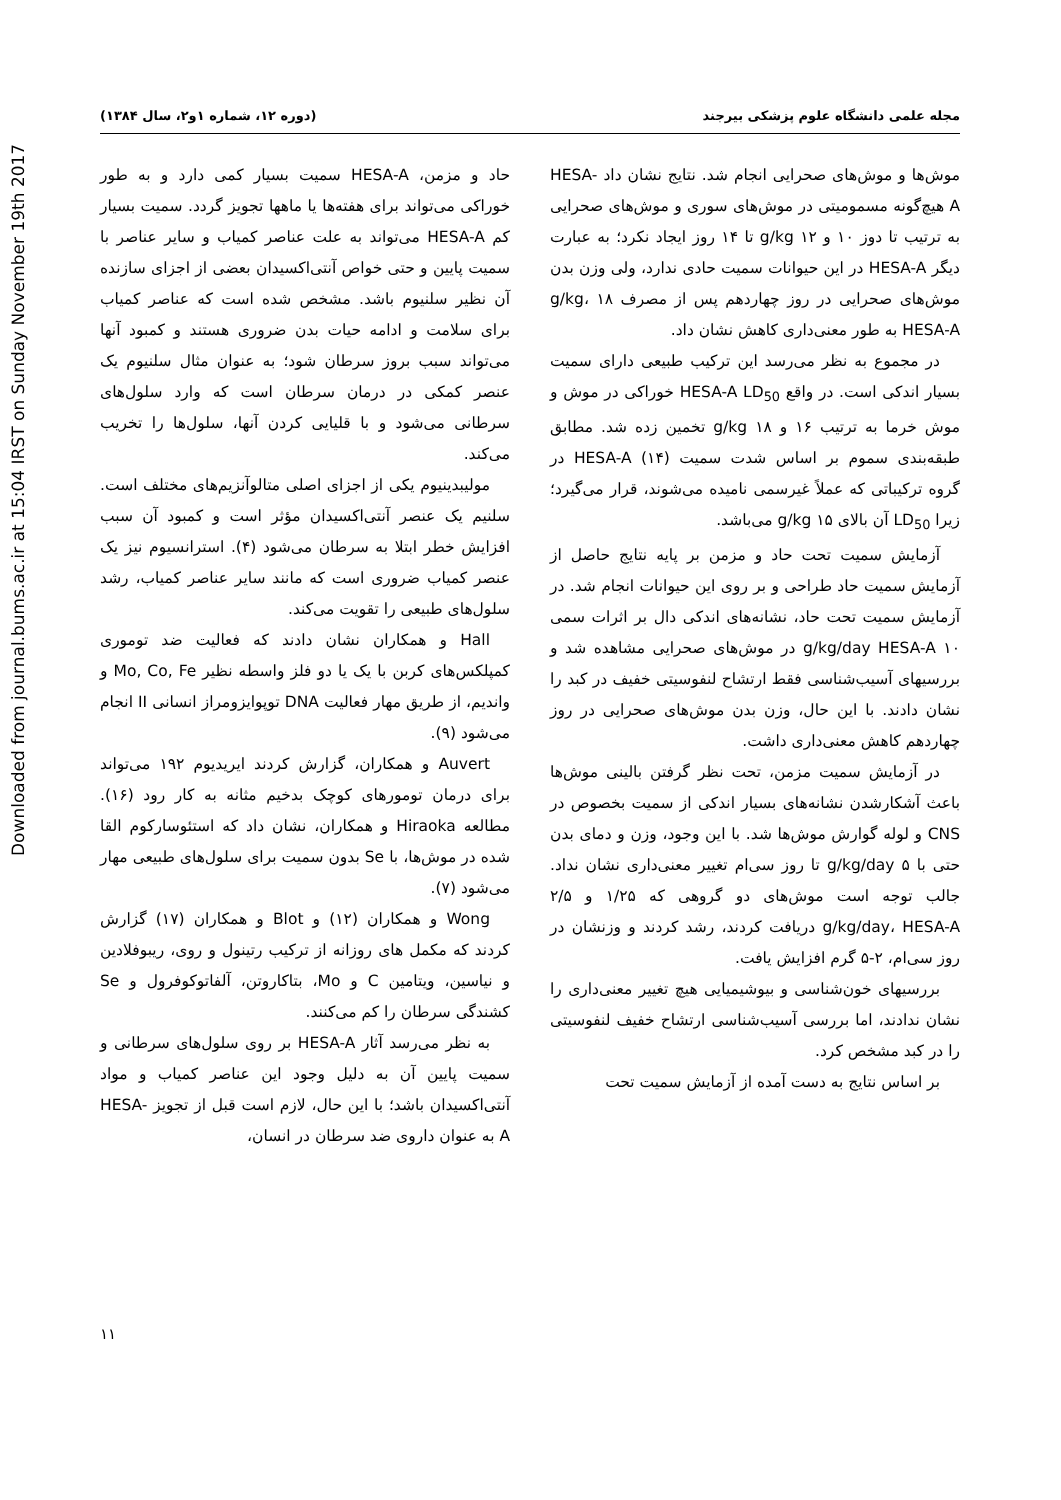Downloaded from journal.bums.ac.ir at 15:04 IRST on Sunday November 19th 2017
مجله علمی دانشگاه علوم پزشکی بیرجند (دوره ۱۲، شماره ۱و۲، سال ۱۳۸۴)
موش‌ها و موش‌های صحرایی انجام شد. نتایج نشان داد HESA-A هیچ‌گونه مسمومیتی در موش‌های سوری و موش‌های صحرایی به ترتیب تا دوز ۱۰ و ۱۲ g/kg تا ۱۴ روز ایجاد نکرد؛ به عبارت دیگر HESA-A در این حیوانات سمیت حادی ندارد، ولی وزن بدن موش‌های صحرایی در روز چهاردهم پس از مصرف ۱۸ g/kg، HESA-A به طور معنی‌داری کاهش نشان داد.
در مجموع به نظر می‌رسد این ترکیب طبیعی دارای سمیت بسیار اندکی است. در واقع HESA-A LD<sub>50</sub> خوراکی در موش و موش خرما به ترتیب ۱۶ و ۱۸ g/kg تخمین زده شد. مطابق طبقه‌بندی سموم بر اساس شدت سمیت (۱۴) HESA-A در گروه ترکیباتی که عملاً غیرسمی نامیده می‌شوند، قرار می‌گیرد؛ زیرا LD<sub>50</sub> آن بالای ۱۵ g/kg می‌باشد.
آزمایش سمیت تحت حاد و مزمن بر پایه نتایج حاصل از آزمایش سمیت حاد طراحی و بر روی این حیوانات انجام شد. در آزمایش سمیت تحت حاد، نشانه‌های اندکی دال بر اثرات سمی ۱۰ g/kg/day HESA-A در موش‌های صحرایی مشاهده شد و بررسیهای آسیب‌شناسی فقط ارتشاح لنفوسیتی خفیف در کبد را نشان دادند. با این حال، وزن بدن موش‌های صحرایی در روز چهاردهم کاهش معنی‌داری داشت.
در آزمایش سمیت مزمن، تحت نظر گرفتن بالینی موش‌ها باعث آشکارشدن نشانه‌های بسیار اندکی از سمیت بخصوص در CNS و لوله گوارش موش‌ها شد. با این وجود، وزن و دمای بدن حتی با ۵ g/kg/day تا روز سی‌ام تغییر معنی‌داری نشان نداد. جالب توجه است موش‌های دو گروهی که ۱/۲۵ و ۲/۵ g/kg/day، HESA-A دریافت کردند، رشد کردند و وزنشان در روز سی‌ام، ۲-۵ گرم افزایش یافت.
بررسیهای خون‌شناسی و بیوشیمیایی هیچ تغییر معنی‌داری را نشان ندادند، اما بررسی آسیب‌شناسی ارتشاح خفیف لنفوسیتی را در کبد مشخص کرد.
بر اساس نتایج به دست آمده از آزمایش سمیت تحت
حاد و مزمن، HESA-A سمیت بسیار کمی دارد و به طور خوراکی می‌تواند برای هفته‌ها یا ماهها تجویز گردد. سمیت بسیار کم HESA-A می‌تواند به علت عناصر کمیاب و سایر عناصر با سمیت پایین و حتی خواص آنتی‌اکسیدان بعضی از اجزای سازنده آن نظیر سلنیوم باشد. مشخص شده است که عناصر کمیاب برای سلامت و ادامه حیات بدن ضروری هستند و کمبود آنها می‌تواند سبب بروز سرطان شود؛ به عنوان مثال سلنیوم یک عنصر کمکی در درمان سرطان است که وارد سلول‌های سرطانی می‌شود و با قلیایی کردن آنها، سلول‌ها را تخریب می‌کند.
مولیبدینیوم یکی از اجزای اصلی متالوآنزیم‌های مختلف است. سلنیم یک عنصر آنتی‌اکسیدان مؤثر است و کمبود آن سبب افزایش خطر ابتلا به سرطان می‌شود (۴). استرانسیوم نیز یک عنصر کمیاب ضروری است که مانند سایر عناصر کمیاب، رشد سلول‌های طبیعی را تقویت می‌کند.
Hall و همکاران نشان دادند که فعالیت ضد توموری کمپلکس‌های کربن با یک یا دو فلز واسطه نظیر Mo, Co, Fe و واندیم، از طریق مهار فعالیت DNA توپوایزومراز انسانی II انجام می‌شود (۹).
Auvert و همکاران، گزارش کردند ایریدیوم ۱۹۲ می‌تواند برای درمان تومورهای کوچک بدخیم مثانه به کار رود (۱۶). مطالعه Hiraoka و همکاران، نشان داد که استئوسارکوم القا شده در موش‌ها، با Se بدون سمیت برای سلول‌های طبیعی مهار می‌شود (۷).
Wong و همکاران (۱۲) و Blot و همکاران (۱۷) گزارش کردند که مکمل های روزانه از ترکیب رتینول و روی، ریبوفلادین و نیاسین، ویتامین C و Mo، بتاکاروتن، آلفاتوکوفرول و Se کشندگی سرطان را کم می‌کنند.
به نظر می‌رسد آثار HESA-A بر روی سلول‌های سرطانی و سمیت پایین آن به دلیل وجود این عناصر کمیاب و مواد آنتی‌اکسیدان باشد؛ با این حال، لازم است قبل از تجویز HESA-A به عنوان داروی ضد سرطان در انسان،
۱۱